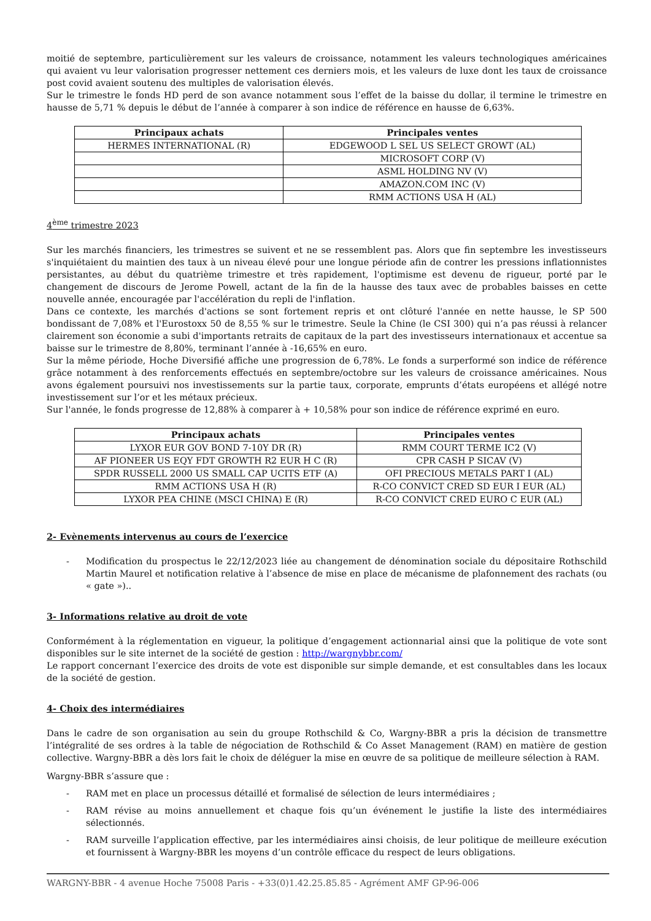moitié de septembre, particulièrement sur les valeurs de croissance, notamment les valeurs technologiques américaines qui avaient vu leur valorisation progresser nettement ces derniers mois, et les valeurs de luxe dont les taux de croissance post covid avaient soutenu des multiples de valorisation élevés.
Sur le trimestre le fonds HD perd de son avance notamment sous l’effet de la baisse du dollar, il termine le trimestre en hausse de 5,71 % depuis le début de l’année à comparer à son indice de référence en hausse de 6,63%.
| Principaux achats | Principales ventes |
| --- | --- |
| HERMES INTERNATIONAL (R) | EDGEWOOD L SEL US SELECT GROWT (AL) |
| | MICROSOFT CORP (V) |
| | ASML HOLDING NV (V) |
| | AMAZON.COM INC (V) |
| | RMM ACTIONS USA H (AL) |
4<sup>ème</sup> trimestre 2023
Sur les marchés financiers, les trimestres se suivent et ne se ressemblent pas. Alors que fin septembre les investisseurs s'inquiétaient du maintien des taux à un niveau élevé pour une longue période afin de contrer les pressions inflationnistes persistantes, au début du quatrième trimestre et très rapidement, l'optimisme est devenu de rigueur, porté par le changement de discours de Jerome Powell, actant de la fin de la hausse des taux avec de probables baisses en cette nouvelle année, encouragée par l'accélération du repli de l'inflation.
Dans ce contexte, les marchés d'actions se sont fortement repris et ont clôturé l'année en nette hausse, le SP 500 bondissant de 7,08% et l'Eurostoxx 50 de 8,55 % sur le trimestre. Seule la Chine (le CSI 300) qui n’a pas réussi à relancer clairement son économie a subi d'importants retraits de capitaux de la part des investisseurs internationaux et accentue sa baisse sur le trimestre de 8,80%, terminant l’année à -16,65% en euro.
Sur la même période, Hoche Diversifié affiche une progression de 6,78%. Le fonds a surperformé son indice de référence grâce notamment à des renforcements effectués en septembre/octobre sur les valeurs de croissance américaines. Nous avons également poursuivi nos investissements sur la partie taux, corporate, emprunts d’états européens et allégé notre investissement sur l’or et les métaux précieux.
Sur l'année, le fonds progresse de 12,88% à comparer à + 10,58% pour son indice de référence exprimé en euro.
| Principaux achats | Principales ventes |
| --- | --- |
| LYXOR EUR GOV BOND 7-10Y DR (R) | RMM COURT TERME IC2 (V) |
| AF PIONEER US EQY FDT GROWTH R2 EUR H C (R) | CPR CASH P SICAV (V) |
| SPDR RUSSELL 2000 US SMALL CAP UCITS ETF (A) | OFI PRECIOUS METALS PART I (AL) |
| RMM ACTIONS USA H (R) | R-CO CONVICT CRED SD EUR I EUR (AL) |
| LYXOR PEA CHINE (MSCI CHINA) E (R) | R-CO CONVICT CRED EURO C EUR (AL) |
2- Evènements intervenus au cours de l’exercice
- Modification du prospectus le 22/12/2023 liée au changement de dénomination sociale du dépositaire Rothschild Martin Maurel et notification relative à l’absence de mise en place de mécanisme de plafonnement des rachats (ou « gate »)..
3- Informations relative au droit de vote
Conformément à la réglementation en vigueur, la politique d’engagement actionnarial ainsi que la politique de vote sont disponibles sur le site internet de la société de gestion : http://wargnybbr.com/
Le rapport concernant l’exercice des droits de vote est disponible sur simple demande, et est consultables dans les locaux de la société de gestion.
4- Choix des intermédiaires
Dans le cadre de son organisation au sein du groupe Rothschild & Co, Wargny-BBR a pris la décision de transmettre l’intégralité de ses ordres à la table de négociation de Rothschild & Co Asset Management (RAM) en matière de gestion collective. Wargny-BBR a dès lors fait le choix de déléguer la mise en œuvre de sa politique de meilleure sélection à RAM.
Wargny-BBR s’assure que :
- RAM met en place un processus détaillé et formalisé de sélection de leurs intermédiaires ;
- RAM révise au moins annuellement et chaque fois qu’un événement le justifie la liste des intermédiaires sélectionnés.
- RAM surveille l’application effective, par les intermédiaires ainsi choisis, de leur politique de meilleure exécution et fournissent à Wargny-BBR les moyens d’un contrôle efficace du respect de leurs obligations.
WARGNY-BBR - 4 avenue Hoche 75008 Paris - +33(0)1.42.25.85.85 - Agrément AMF GP-96-006